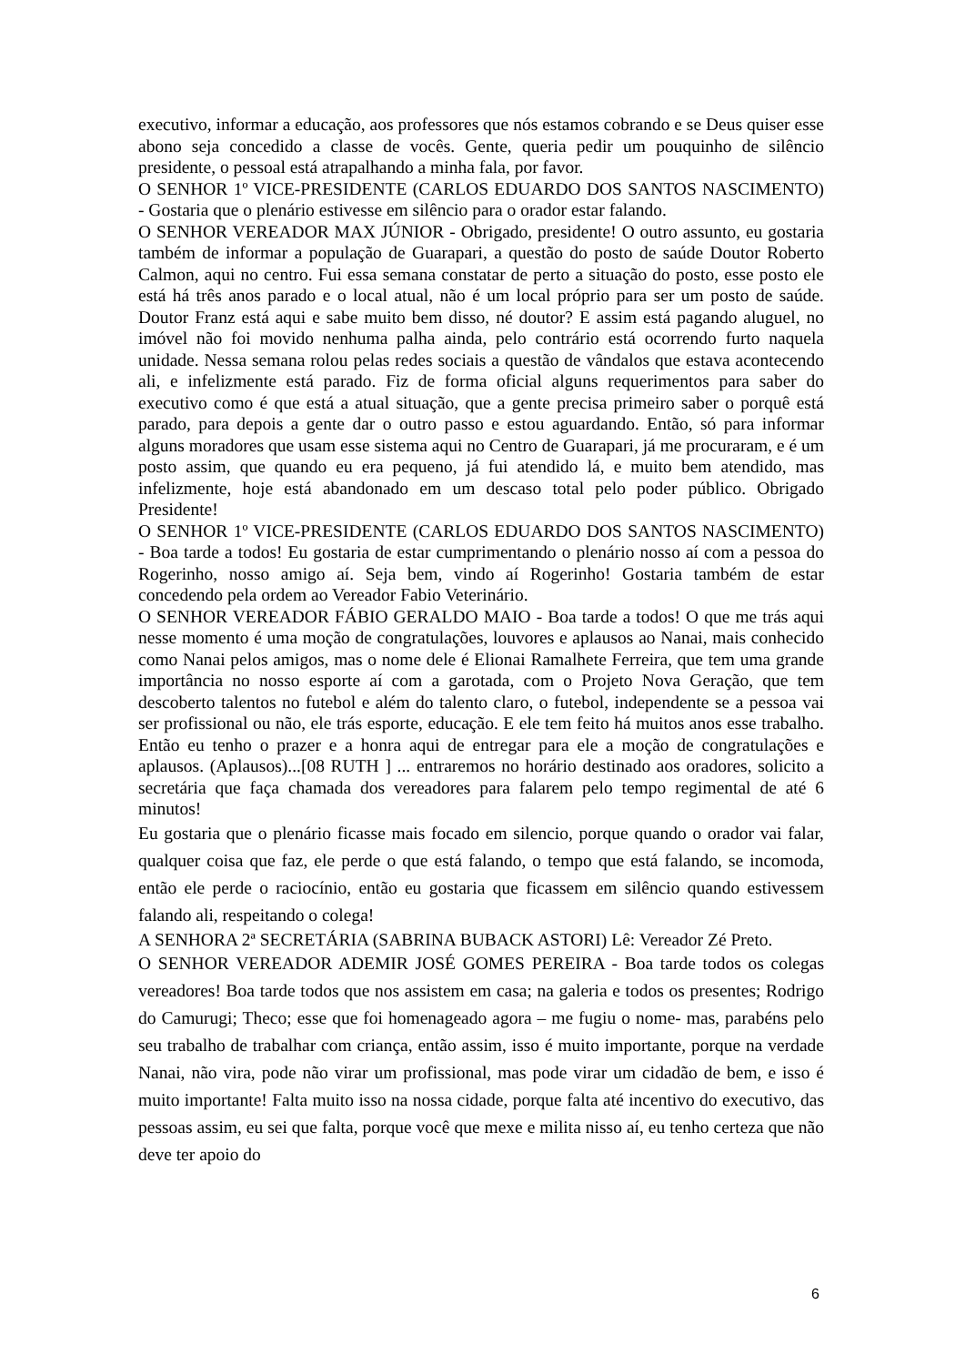executivo, informar a educação, aos professores que nós estamos cobrando e se Deus quiser esse abono seja concedido a classe de vocês. Gente, queria pedir um pouquinho de silêncio presidente, o pessoal está atrapalhando a minha fala, por favor.
O SENHOR 1º VICE-PRESIDENTE (CARLOS EDUARDO DOS SANTOS NASCIMENTO) - Gostaria que o plenário estivesse em silêncio para o orador estar falando.
O SENHOR VEREADOR MAX JÚNIOR - Obrigado, presidente! O outro assunto, eu gostaria também de informar a população de Guarapari, a questão do posto de saúde Doutor Roberto Calmon, aqui no centro. Fui essa semana constatar de perto a situação do posto, esse posto ele está há três anos parado e o local atual, não é um local próprio para ser um posto de saúde. Doutor Franz está aqui e sabe muito bem disso, né doutor? E assim está pagando aluguel, no imóvel não foi movido nenhuma palha ainda, pelo contrário está ocorrendo furto naquela unidade. Nessa semana rolou pelas redes sociais a questão de vândalos que estava acontecendo ali, e infelizmente está parado. Fiz de forma oficial alguns requerimentos para saber do executivo como é que está a atual situação, que a gente precisa primeiro saber o porquê está parado, para depois a gente dar o outro passo e estou aguardando. Então, só para informar alguns moradores que usam esse sistema aqui no Centro de Guarapari, já me procuraram, e é um posto assim, que quando eu era pequeno, já fui atendido lá, e muito bem atendido, mas infelizmente, hoje está abandonado em um descaso total pelo poder público. Obrigado Presidente!
O SENHOR 1º VICE-PRESIDENTE (CARLOS EDUARDO DOS SANTOS NASCIMENTO) - Boa tarde a todos! Eu gostaria de estar cumprimentando o plenário nosso aí com a pessoa do Rogerinho, nosso amigo aí. Seja bem, vindo aí Rogerinho! Gostaria também de estar concedendo pela ordem ao Vereador Fabio Veterinário.
O SENHOR VEREADOR FÁBIO GERALDO MAIO - Boa tarde a todos! O que me trás aqui nesse momento é uma moção de congratulações, louvores e aplausos ao Nanai, mais conhecido como Nanai pelos amigos, mas o nome dele é Elionai Ramalhete Ferreira, que tem uma grande importância no nosso esporte aí com a garotada, com o Projeto Nova Geração, que tem descoberto talentos no futebol e além do talento claro, o futebol, independente se a pessoa vai ser profissional ou não, ele trás esporte, educação. E ele tem feito há muitos anos esse trabalho. Então eu tenho o prazer e a honra aqui de entregar para ele a moção de congratulações e aplausos. (Aplausos)...[08 RUTH ] ... entraremos no horário destinado aos oradores, solicito a secretária que faça chamada dos vereadores para falarem pelo tempo regimental de até 6 minutos!
Eu gostaria que o plenário ficasse mais focado em silencio, porque quando o orador vai falar, qualquer coisa que faz, ele perde o que está falando, o tempo que está falando, se incomoda, então ele perde o raciocínio, então eu gostaria que ficassem em silêncio quando estivessem falando ali, respeitando o colega!
A SENHORA 2ª SECRETÁRIA (SABRINA BUBACK ASTORI) Lê: Vereador Zé Preto.
O SENHOR VEREADOR ADEMIR JOSÉ GOMES PEREIRA - Boa tarde todos os colegas vereadores! Boa tarde todos que nos assistem em casa; na galeria e todos os presentes; Rodrigo do Camurugi; Theco; esse que foi homenageado agora – me fugiu o nome- mas, parabéns pelo seu trabalho de trabalhar com criança, então assim, isso é muito importante, porque na verdade Nanai, não vira, pode não virar um profissional, mas pode virar um cidadão de bem, e isso é muito importante! Falta muito isso na nossa cidade, porque falta até incentivo do executivo, das pessoas assim, eu sei que falta, porque você que mexe e milita nisso aí, eu tenho certeza que não deve ter apoio do
6